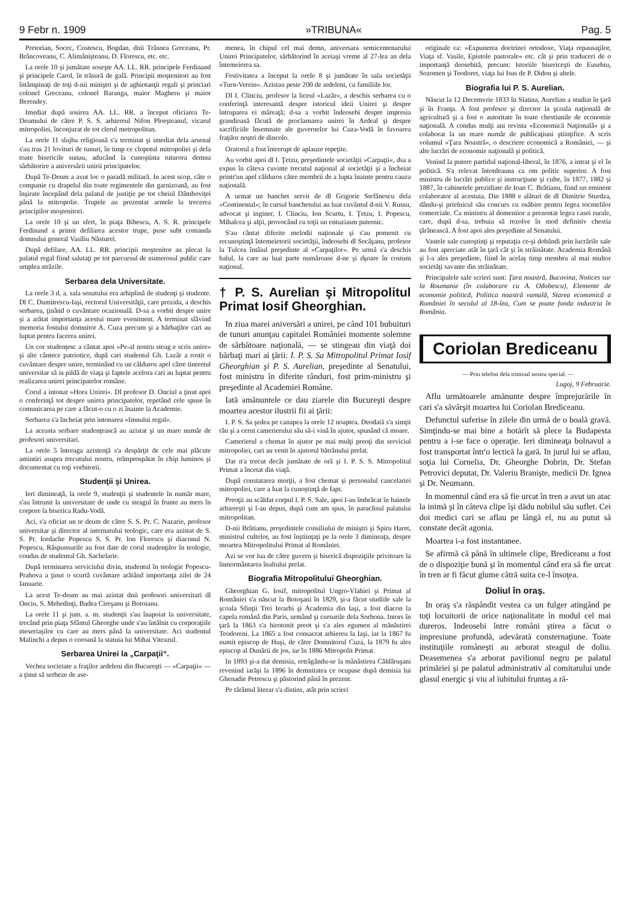9 Febr n. 1909 »TRIBUNA« Pag. 5
Pretorian, Socec, Costescu, Bogdan, dnii Trăsnea Greceanu, Pr. Brâncoveanu, C. Alimănişteanu, D. Florescu, etc. etc.
La orele 10 şi jumătate soseşte AA. LL. RR. principele Ferdinand şi principele Carol, în trăsură de gală. Principii moştenitori au fost întâmpinaţi de toţi d-nii miniştri şi de aghiotanţii regali şi princiari colonel Greceanu, colonel Baranga, maior Magheru şi maior Berendey.
Imediat după sosirea AA. LL. RR. a început oficiarea Te-Deumului de către P. S. S. arhiereul Nifon Ploeşteanul, vicarul mitropoliei, înconjurat de tot clerul metropolitan.
La orele 11 slujba religioasă s'a terminat şi imediat dela arsenal s'au tras 21 lovituri de tunuri, în timp ce clopotul mitropoliei şi dela toate bisericile sunau, aducând la cunoştinta tuturora demna sărbătorire a aniversării unirii principatelor.
După Te-Deum a avut loc o paradă militară. In acest scop, câte o companie cu drapelul din toate regimentele din garnizoană, au fost înşirate începând dela palatul de justiţie pe tot cheiul Dâmboviţei până la mitropolie. Trupele au prezentat armele la trecerea principilor moştenitori.
La orele 10 şi un sfert, în piaţa Bibescu, A. S. R. principele Ferdinand a primit defilarea acestor trupe, puse subt comanda domnului general Vasiliu Năsturel.
După defilare, AA. LL. RR. principii moştenitor au plecat la palatul regal fiind salutaţi pe tot parcursul de numerosul public care umplea străzile.
Serbarea dela Universitate.
La orele 3 d. a. sala senatului era arhiplină de studenţi şi studente. Dl C. Dumitrescu-Iaşi, rectorul Universităţii, care prezida, a deschis serbarea, ţinând o cuvântare ocazională. D-sa a vorbit despre unire şi a arătat importanţa acestui mare eveniment. A terminat slăvind memoria fostului domnitor A. Cuza precum şi a bărbaţilor cari au luptat pentru facerea unirei.
Un cor studenţesc a cântat apoi »Pe-al nostru steag e scris unire« şi alte cântece patriotice, după cari studentul Gh. Lazăr a rostit o cuvântare despre unire, terminând cu un călduros apel către tineretul universitar să ia pildă de viaţa şi faptele acelora cari au luptat pentru realizarea unirei principatelor române.
Corul a intonat »Hora Unirei«. Dl profesor D. Onciul a ţinut apoi o conferinţă tot despre unirea principatelor, repetând cele spuse în comunicarea pe care a făcut-o cu o zi înainte la Academie.
Serbarea s'a încheiat prin intonarea »Imnului regal«.
La aceasta serbare studenţească au azistat şi un mare număr de profesori universitari.
La orele 5 întreaga azistenţă s'a despărţit de cele mai plăcute amintiri asupra trecutului nostru, reîmprospătat în chip luminos şi documentat cu toţi vorbitorii.
Studenţii şi Unirea.
Ieri dimineaţă, la orele 9, studenţii şi studentele în număr mare, s'au întrunit la universitate de unde cu steagul în frunte au mers în corpore la biserica Radu-Vodă.
Aci, s'a oficiat un te deum de către S. S. Pr. C. Nazarie, profesor universitar şi director al internatului teologic, care era azistat de S. S. Pr. Iordache Popescu S. S. Pr. Ion Florescu şi diaconul N. Popescu, Răspunsurile au fost date de corul studenţilor în teologie, condus de studentul Gh. Sachelarie.
După terminarea serviciului divin, studentul în teologie Popescu-Prahova a ţinut o scurtă cuvântare arătând importanţa zilei de 24 Ianuarie.
La acest Te-deum au mai azistat dnii profesori universitari dl Onciu, S. Mehedinţi, Badea Cireşanu şi Boroianu.
La orele 11 şi jum. a. m. studenţii s'au înapoiat la universitate, trecând prin piaţa Sfântul Gheorghe unde s'au întâlnit cu corporaţiile meseriaşilor cu care au mers până la universitate. Aci studentul Malinchi a depus o coroană la statuia lui Mihai Viteazul.
Serbarea Unirei la „Carpaţii“.
Vechea societate a fraţilor ardeleni din Bucureşti — »Carpaţii« — a ţinut să serbeze de ase-
menea, în chipul cel mai demn, aniversara semicentenarului Unirei Principatelor, sărbătorind în aceiaşi vreme al 27-lea an dela întemeierea sa.
Festivitatea a început la orele 8 şi jumătate în sala societăţii »Turn-Verein«. Azistau peste 200 de ardeleni, cu familiile lor.
Dl I. Clinciu, profesor la liceul »Lazăr«, a deschis serbarea cu o conferinţă interesantă despre istoricul ideii Unirei şi despre întruparea ei măreaţă; d-sa a vorbit îndeosebi despre impresia grandioasă făcută de proclamarea unirei în Ardeal şi despre sacrificiile însemnate ale guvernelor lui Cuza-Vodă în favoarea fraţilor noştri de dincolo.
Oratorul a fost întrerupt de aplauze repeţite.
Au vorbit apoi dl I. Ţetzu, preşedintele societăţii »Carpaţii«, dsa a expus în câteva cuvinte trecutul naţional al societăţii şi a încheiat printr'un apel călduros către membrii de a lupta înainte pentru cauza naţională.
A urmat un banchet servit de dl Grigorie Stefănescu dela »Continental«; în cursul banchetului au luat cuvântul d-nii V. Russu, advocat şi inginer, I. Clinciu, Ion Scurtu, I. Ţetzu, I. Popescu, Mihalcea şi alţii, provocând cu toţii un entuziasm puternic.
S'au cântat diferite melodii naţionale şi s'au pomenit cu recunoştinţă întemeietorii societăţii, îndeosebi dl Secăşanu, profesor la Tulcea întâiul preşedinte al »Carpaţilor«. Pe urmă s'a deschis balul, la care au luat parte număroase d-ne şi dşoare în costum naţional.
† P. S. Aurelian şi Mitropolitul Primat Iosif Gheorghian.
In ziua marei aniversări a unirei, pe când 101 bubuituri de tunuri anunţau capitalei României momente solemne de sărbătoare naţională, — se stingeau din viaţă doi bărbaţi mari ai ţării: I. P. S. Sa Mitropolitul Primat Iosif Gheorghian şi P. S. Aurelian, preşedinte al Senatului, fost ministru în diferite rânduri, fost prim-ministru şi preşedinte al Academiei Române.
Iată amănuntele ce dau ziarele din Bucureşti despre moartea acestor ilustrii fii ai ţării:
I. P. S. Sa şedea pe canapea la orele 12 noaptea. Deodată s'a simţit rău şi a cerut camerierului său să-i vină în ajutor, spunând că moare.
Camerierul a chemat în ajutor pe mai mulţi preoţi din serviciul mitropoliei, cari au venit în ajutorul bătrânului prelat.
Dar n'a trecut decât jumătate de oră şi I. P. S. S. Mitropolitul Primat a încetat din viaţă.
După constatarea morţii, a fost chemat şi personalul cancelariei mitropoliei, care a luat la cunoştinţă de fapt.
Preoţii au scăldat corpul I. P. S. Sale, apoi l-au îmbrăcat în hainele arhiereşti şi l-au depus, după cum am spus, în paraclisul palatului mitropolitan.
D-nii Brătianu, preşedintele consiliului de miniştri şi Spiru Haret, ministrul cultelor, au fost înştiinţaţi pe la orele 3 dimineaţa, despre moartea Mitropolitului Primat al României.
Azi se vor lua de către guvern şi biserică dispoziţiile privitoare la înmormântarea înaltului prelat.
Biografia Mitropolitului Gheorghian.
Gheorghian G. Iosif, mitropolitul Ungro-Vlahiei şi Primat al României s'a născut la Botoşani în 1829, şi-a făcut studiile sale la şcoala Sfinţii Trei Ierarhi şi Academia din Iaşi, a fost diacon la capela română din Paris, urmând şi cursurile dela Sorbona. Intors în ţară la 1863 s'a hirotonit preot şi s'a ales egumen al mănăstirei Teodoreni. La 1865 a fost consacrat arhiereu la Iaşi, iar la 1867 fu numit episcop de Huşi, de către Domnitorul Cuza, la 1879 fu ales episcop al Dunării de jos, iar în 1886 Mitropolit Primat.
In 1893 şi-a dat demisia, retrăgându-se la mănăstirea Căldăruşani revenind iarăşi la 1896 în demnitatea ce ocupase după demisia lui Ghenadie Petrescu şi păstorind până în prezent.
Pe tărâmul literar s'a distins, atât prin scrieri
originale ca: »Expunerea doctrinei ortodoxe, Viaţa repausaţilor, Viaţa sf. Vasile, Epistole pastorale« etc. cât şi prin traduceri de o importanţă deosebită, precum: Istoriile bisericeşti de Eusebiu, Sozomen şi Teodoret, viaţa lui Isus de P. Didon şi altele.
Biografia lui P. S. Aurelian.
Născut la 12 Decemvrie 1833 în Slatina, Aurelian a studiat în ţară şi în Franţa. A fost profesor şi director la şcoala naţională de agricultură şi a fost o autoritate în toate chestiunile de economie naţională. A condus mulţi ani revista »Economică Naţională« şi a colaborat la un mare număr de publicaţiuni ştiinţifice. A scris volumul »Ţara Noastră«, o descriere economică a României, — şi alte lucrări de economie naţională şi politică.
Venind la putere partidul naţional-liberal, în 1876, a intrat şi el în politică. S'a relevat întotdeauna ca om politic superior. A fost ministru de lucrări publice şi instrucţiune şi culte, în 1877, 1882 şi 1887, în cabinetele prezidiate de Ioan C. Brătianu, fiind un eminent colaborator al acestuia. Din 1888 e alături de dl Dimitrie Sturdza, dându-şi prielnicul său concurs cu osăbire pentru legea tocmelilor comerciale. Ca ministru al domeniior a prezentat legea casei rurale, care, după d-sa, trebuia să rezolve în mod definitiv chestia ţărănească. A fost apoi ales preşedinte al Senatului.
Vastele sale cunoştinţi şi reputaţia ce-şi dobândi prin lucrările sale au fost apreciate atât în ţară cât şi în străinătate. Academia Română şi l-a ales preşedinte, fiind în acelaş timp membru al mai multor societăţi savante din străinătate.
Principalele sale scrieri sunt: Ţara noastră, Bucovina, Notices sur la Roumanie (în colaborare cu A. Odobescu), Elemente de economie politică, Politica noastră vamală, Starea economică a României în secolul al 18-lea, Cum se poate fonda industria în România.
Coriolan Brediceanu
— Prin telefon dela trimisul nostru special. —
Lugoj, 9 Februarie.
Aflu următoarele amănunte despre împrejurările în cari s'a săvârşit moartea lui Coriolan Brediceanu.
Defunctul suferise în zilele din urmă de o boală gravă. Simţindu-se mai bine a hotărît să plece la Budapesta pentru a i-se face o operaţie. Ieri dimineaţa bolnavul a fost transportat într'o lectică la gară. In jurul lui se aflau, soţia lui Cornelia, Dr. Gheorghe Dobrin, Dr. Stefan Petrovici deputat, Dr. Valeriu Branişte, medicii Dr. Ignea şi Dr. Neumann.
In momentul când era să fie urcat în tren a avut un atac la inimă şi în câteva clipe îşi dădu nobilul său suflet. Cei doi medici cari se aflau pe lângă el, nu au putut să constate decât agonia.
Moartea i-a fost instantanee.
Se afirmă că până în ultimele clipe, Brediceanu a fost de o dispoziţie bună şi în momentul când era să fie urcat în tren ar fi făcut glume cătră suita ce-l însoţea.
Doliul în oraş.
In oraş s'a răspândit vestea ca un fulger atingând pe toţi locuitorii de orice naţionalitate în modul cel mai dureros. Indeosebi între români ştirea a făcut o impresiune profundă, adevărată consternaţiune. Toate instituţiile româneşti au arborat steagul de doliu. Deasemenea s'a arborat pavilionul negru pe palatul primăriei şi pe palatul administrativ al comitatului unde glasul energic şi viu al iubitului fruntaş a ră-